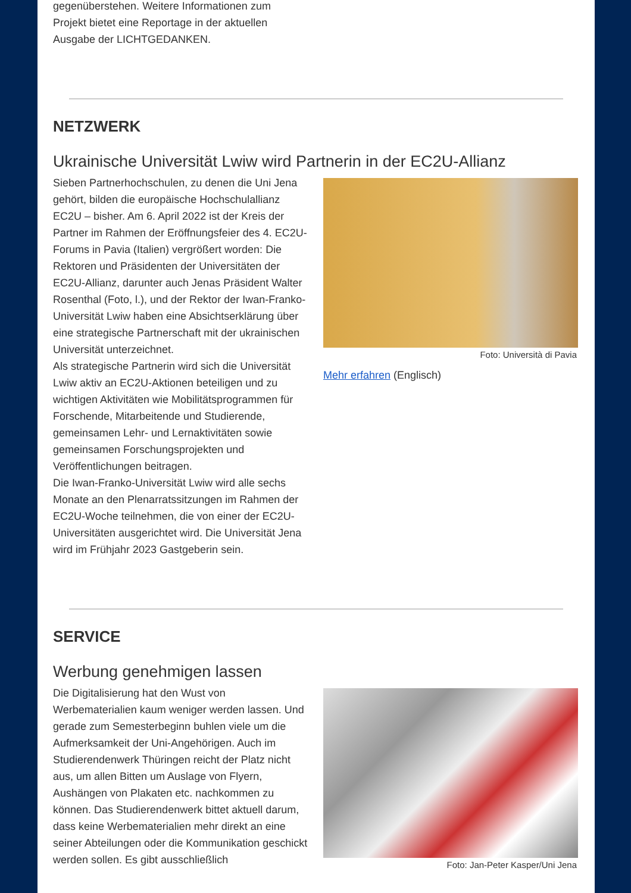gegenüberstehen. Weitere Informationen zum
Projekt bietet eine Reportage in der aktuellen
Ausgabe der LICHTGEDANKEN.
NETZWERK
Ukrainische Universität Lwiw wird Partnerin in der EC2U-Allianz
Sieben Partnerhochschulen, zu denen die Uni Jena gehört, bilden die europäische Hochschulallianz EC2U – bisher. Am 6. April 2022 ist der Kreis der Partner im Rahmen der Eröffnungsfeier des 4. EC2U-Forums in Pavia (Italien) vergrößert worden: Die Rektoren und Präsidenten der Universitäten der EC2U-Allianz, darunter auch Jenas Präsident Walter Rosenthal (Foto, l.), und der Rektor der Iwan-Franko-Universität Lwiw haben eine Absichtserklärung über eine strategische Partnerschaft mit der ukrainischen Universität unterzeichnet.
Als strategische Partnerin wird sich die Universität Lwiw aktiv an EC2U-Aktionen beteiligen und zu wichtigen Aktivitäten wie Mobilitätsprogrammen für Forschende, Mitarbeitende und Studierende, gemeinsamen Lehr- und Lernaktivitäten sowie gemeinsamen Forschungsprojekten und Veröffentlichungen beitragen.
Die Iwan-Franko-Universität Lwiw wird alle sechs Monate an den Plenarratssitzungen im Rahmen der EC2U-Woche teilnehmen, die von einer der EC2U-Universitäten ausgerichtet wird. Die Universität Jena wird im Frühjahr 2023 Gastgeberin sein.
Foto: Università di Pavia
Mehr erfahren (Englisch)
SERVICE
Werbung genehmigen lassen
Die Digitalisierung hat den Wust von Werbematerialien kaum weniger werden lassen. Und gerade zum Semesterbeginn buhlen viele um die Aufmerksamkeit der Uni-Angehörigen. Auch im Studierendenwerk Thüringen reicht der Platz nicht aus, um allen Bitten um Auslage von Flyern, Aushängen von Plakaten etc. nachkommen zu können. Das Studierendenwerk bittet aktuell darum, dass keine Werbematerialien mehr direkt an eine seiner Abteilungen oder die Kommunikation geschickt werden sollen. Es gibt ausschließlich
Foto: Jan-Peter Kasper/Uni Jena